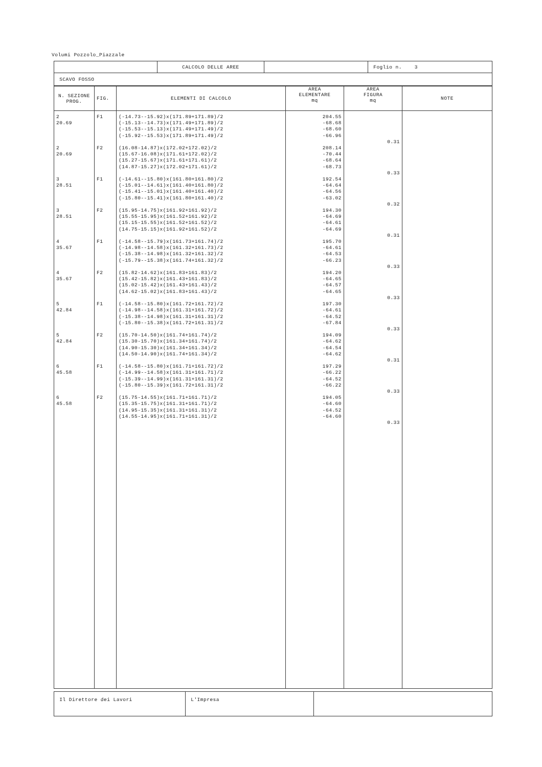Volumi Pozzolo_Piazzale
| | CALCOLO DELLE AREE | | Foglio n. 3 |
| SCAVO FOSSO | | | |
| N. SEZIONE PROG. | FIG. | ELEMENTI DI CALCOLO | AREA ELEMENTARE mq | AREA FIGURA mq | NOTE |
| --- | --- | --- | --- | --- | --- |
| 2 20.69 2 20.69 3 28.51 3 28.51 4 35.67 4 35.67 5 42.84 5 42.84 6 45.58 6 45.58 | F1 F2 F1 F2 F1 F2 F1 F2 F1 F2 | (-14.73--15.92)x(171.89+171.89)/2 (-15.13--14.73)x(171.49+171.89)/2 (-15.53--15.13)x(171.49+171.49)/2 (-15.92--15.53)x(171.89+171.49)/2 (16.08-14.87)x(172.02+172.02)/2 (15.67-16.08)x(171.61+172.02)/2 (15.27-15.67)x(171.61+171.61)/2 (14.87-15.27)x(172.02+171.61)/2 (-14.61--15.80)x(161.80+161.80)/2 (-15.01--14.61)x(161.40+161.80)/2 (-15.41--15.01)x(161.40+161.40)/2 (-15.80--15.41)x(161.80+161.40)/2 (15.95-14.75)x(161.92+161.92)/2 (15.55-15.95)x(161.52+161.92)/2 (15.15-15.55)x(161.52+161.52)/2 (14.75-15.15)x(161.92+161.52)/2 (-14.58--15.79)x(161.73+161.74)/2 (-14.98--14.58)x(161.32+161.73)/2 (-15.38--14.98)x(161.32+161.32)/2 (-15.79--15.38)x(161.74+161.32)/2 (15.82-14.62)x(161.83+161.83)/2 (15.42-15.82)x(161.43+161.83)/2 (15.02-15.42)x(161.43+161.43)/2 (14.62-15.02)x(161.83+161.43)/2 (-14.58--15.80)x(161.72+161.72)/2 (-14.98--14.58)x(161.31+161.72)/2 (-15.38--14.98)x(161.31+161.31)/2 (-15.80--15.38)x(161.72+161.31)/2 (15.70-14.50)x(161.74+161.74)/2 (15.30-15.70)x(161.34+161.74)/2 (14.90-15.30)x(161.34+161.34)/2 (14.50-14.90)x(161.74+161.34)/2 (-14.58--15.80)x(161.71+161.72)/2 (-14.99--14.58)x(161.31+161.71)/2 (-15.39--14.99)x(161.31+161.31)/2 (-15.80--15.39)x(161.72+161.31)/2 (15.75-14.55)x(161.71+161.71)/2 (15.35-15.75)x(161.31+161.71)/2 (14.95-15.35)x(161.31+161.31)/2 (14.55-14.95)x(161.71+161.31)/2 | 204.55 -68.68 -68.60 -66.96 208.14 -70.44 -68.64 -68.73 192.54 -64.64 -64.56 -63.02 194.30 -64.69 -64.61 -64.69 195.70 -64.61 -64.53 -66.23 194.20 -64.65 -64.57 -64.65 197.30 -64.61 -64.52 -67.84 194.09 -64.62 -64.54 -64.62 197.29 -66.22 -64.52 -66.22 194.05 -64.60 -64.52 -64.60 | 0.31 0.33 0.32 0.31 0.33 0.33 0.33 0.31 0.33 0.33 | |
| Il Direttore dei Lavori | L'Impresa | |